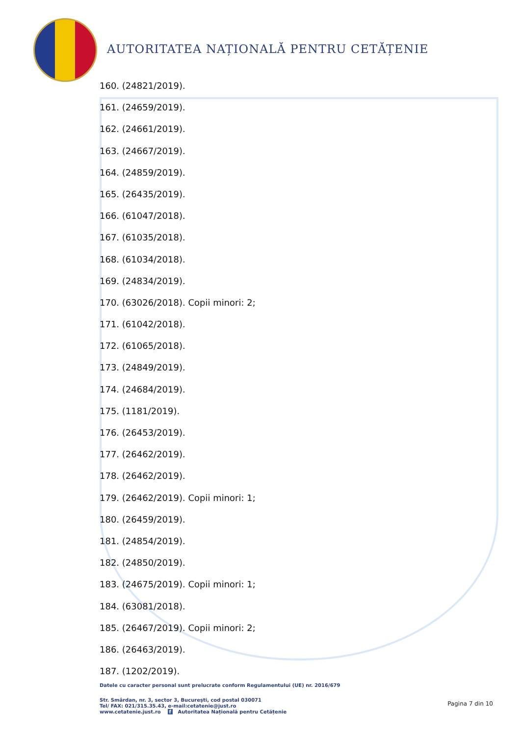AUTORITATEA NAȚIONALĂ PENTRU CETĂȚENIE
160. (24821/2019).
161. (24659/2019).
162. (24661/2019).
163. (24667/2019).
164. (24859/2019).
165. (26435/2019).
166. (61047/2018).
167. (61035/2018).
168. (61034/2018).
169. (24834/2019).
170. (63026/2018). Copii minori: 2;
171. (61042/2018).
172. (61065/2018).
173. (24849/2019).
174. (24684/2019).
175. (1181/2019).
176. (26453/2019).
177. (26462/2019).
178. (26462/2019).
179. (26462/2019). Copii minori: 1;
180. (26459/2019).
181. (24854/2019).
182. (24850/2019).
183. (24675/2019). Copii minori: 1;
184. (63081/2018).
185. (26467/2019). Copii minori: 2;
186. (26463/2019).
187. (1202/2019).
Datele cu caracter personal sunt prelucrate conform Regulamentului (UE) nr. 2016/679
Str. Smârdan, nr. 3, sector 3, Bucureşti, cod postal 030071
Tel/ FAX: 021/315.35.43, e-mail:cetatenie@just.ro
www.cetatenie.just.ro f Autoritatea Națională pentru Cetățenie
Pagina 7 din 10